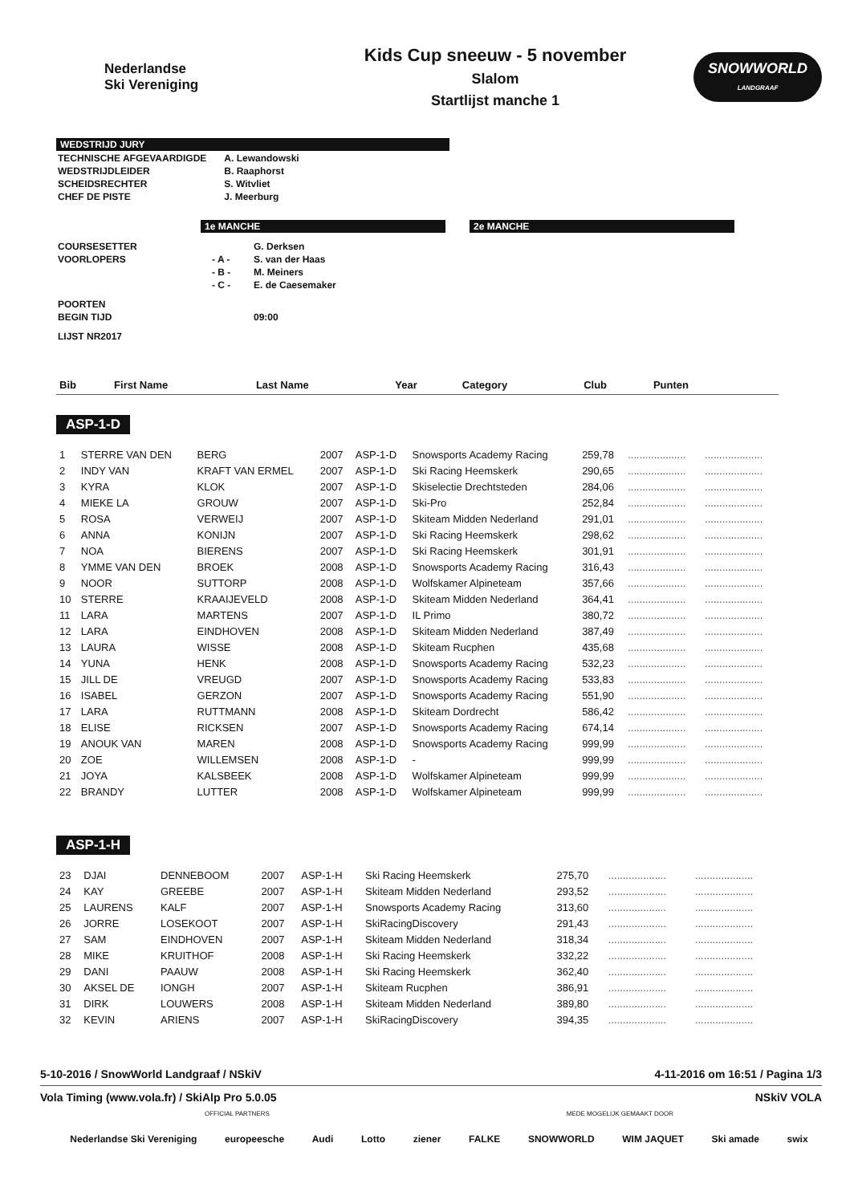Nederlandse
Ski Vereniging
Kids Cup sneeuw - 5 november
Slalom
Startlijst manche 1
SNOWWORLD
LANDGRAAF
WEDSTRIJD JURY
| TECHNISCHE AFGEVAARDIGDE | A. Lewandowski |
| WEDSTRIJDLEIDER | B. Raaphorst |
| SCHEIDSRECHTER | S. Witvliet |
| CHEF DE PISTE | J. Meerburg |
1e MANCHE 2e MANCHE
| COURSESETTER | | G. Derksen |
| VOORLOPERS | - A - | S. van der Haas |
| | - B - | M. Meiners |
| | - C - | E. de Caesemaker |
| POORTEN | | |
| BEGIN TIJD | | 09:00 |
| LIJST NR2017 | | |
| Bib | First Name | Last Name | Year | Category | Club | Punten | | |
| --- | --- | --- | --- | --- | --- | --- | --- | --- |
ASP-1-D
| 1 | STERRE VAN DEN | BERG | 2007 | ASP-1-D | Snowsports Academy Racing | 259,78 | .................... | .................... |
| 2 | INDY VAN | KRAFT VAN ERMEL | 2007 | ASP-1-D | Ski Racing Heemskerk | 290,65 | .................... | .................... |
| 3 | KYRA | KLOK | 2007 | ASP-1-D | Skiselectie Drechtsteden | 284,06 | .................... | .................... |
| 4 | MIEKE LA | GROUW | 2007 | ASP-1-D | Ski-Pro | 252,84 | .................... | .................... |
| 5 | ROSA | VERWEIJ | 2007 | ASP-1-D | Skiteam Midden Nederland | 291,01 | .................... | .................... |
| 6 | ANNA | KONIJN | 2007 | ASP-1-D | Ski Racing Heemskerk | 298,62 | .................... | .................... |
| 7 | NOA | BIERENS | 2007 | ASP-1-D | Ski Racing Heemskerk | 301,91 | .................... | .................... |
| 8 | YMME VAN DEN | BROEK | 2008 | ASP-1-D | Snowsports Academy Racing | 316,43 | .................... | .................... |
| 9 | NOOR | SUTTORP | 2008 | ASP-1-D | Wolfskamer Alpineteam | 357,66 | .................... | .................... |
| 10 | STERRE | KRAAIJEVELD | 2008 | ASP-1-D | Skiteam Midden Nederland | 364,41 | .................... | .................... |
| 11 | LARA | MARTENS | 2007 | ASP-1-D | IL Primo | 380,72 | .................... | .................... |
| 12 | LARA | EINDHOVEN | 2008 | ASP-1-D | Skiteam Midden Nederland | 387,49 | .................... | .................... |
| 13 | LAURA | WISSE | 2008 | ASP-1-D | Skiteam Rucphen | 435,68 | .................... | .................... |
| 14 | YUNA | HENK | 2008 | ASP-1-D | Snowsports Academy Racing | 532,23 | .................... | .................... |
| 15 | JILL DE | VREUGD | 2007 | ASP-1-D | Snowsports Academy Racing | 533,83 | .................... | .................... |
| 16 | ISABEL | GERZON | 2007 | ASP-1-D | Snowsports Academy Racing | 551,90 | .................... | .................... |
| 17 | LARA | RUTTMANN | 2008 | ASP-1-D | Skiteam Dordrecht | 586,42 | .................... | .................... |
| 18 | ELISE | RICKSEN | 2007 | ASP-1-D | Snowsports Academy Racing | 674,14 | .................... | .................... |
| 19 | ANOUK VAN | MAREN | 2008 | ASP-1-D | Snowsports Academy Racing | 999,99 | .................... | .................... |
| 20 | ZOE | WILLEMSEN | 2008 | ASP-1-D | - | 999,99 | .................... | .................... |
| 21 | JOYA | KALSBEEK | 2008 | ASP-1-D | Wolfskamer Alpineteam | 999,99 | .................... | .................... |
| 22 | BRANDY | LUTTER | 2008 | ASP-1-D | Wolfskamer Alpineteam | 999,99 | .................... | .................... |
ASP-1-H
| 23 | DJAI | DENNEBOOM | 2007 | ASP-1-H | Ski Racing Heemskerk | 275,70 | .................... | .................... |
| 24 | KAY | GREEBE | 2007 | ASP-1-H | Skiteam Midden Nederland | 293,52 | .................... | .................... |
| 25 | LAURENS | KALF | 2007 | ASP-1-H | Snowsports Academy Racing | 313,60 | .................... | .................... |
| 26 | JORRE | LOSEKOOT | 2007 | ASP-1-H | SkiRacingDiscovery | 291,43 | .................... | .................... |
| 27 | SAM | EINDHOVEN | 2007 | ASP-1-H | Skiteam Midden Nederland | 318,34 | .................... | .................... |
| 28 | MIKE | KRUITHOF | 2008 | ASP-1-H | Ski Racing Heemskerk | 332,22 | .................... | .................... |
| 29 | DANI | PAAUW | 2008 | ASP-1-H | Ski Racing Heemskerk | 362,40 | .................... | .................... |
| 30 | AKSEL DE | IONGH | 2007 | ASP-1-H | Skiteam Rucphen | 386,91 | .................... | .................... |
| 31 | DIRK | LOUWERS | 2008 | ASP-1-H | Skiteam Midden Nederland | 389,80 | .................... | .................... |
| 32 | KEVIN | ARIENS | 2007 | ASP-1-H | SkiRacingDiscovery | 394,35 | .................... | .................... |
5-10-2016 / SnowWorld Landgraaf / NSkiV 4-11-2016 om 16:51 / Pagina 1/3
Vola Timing (www.vola.fr) / SkiAlp Pro 5.0.05 NSkiV VOLA
OFFICIAL PARTNERS MEDE MOGELIJK GEMAAKT DOOR
Nederlandse Ski Vereniging europeesche Audi Lotto ziener FALKE SNOWWORLD WIM JAQUET Ski amade swix